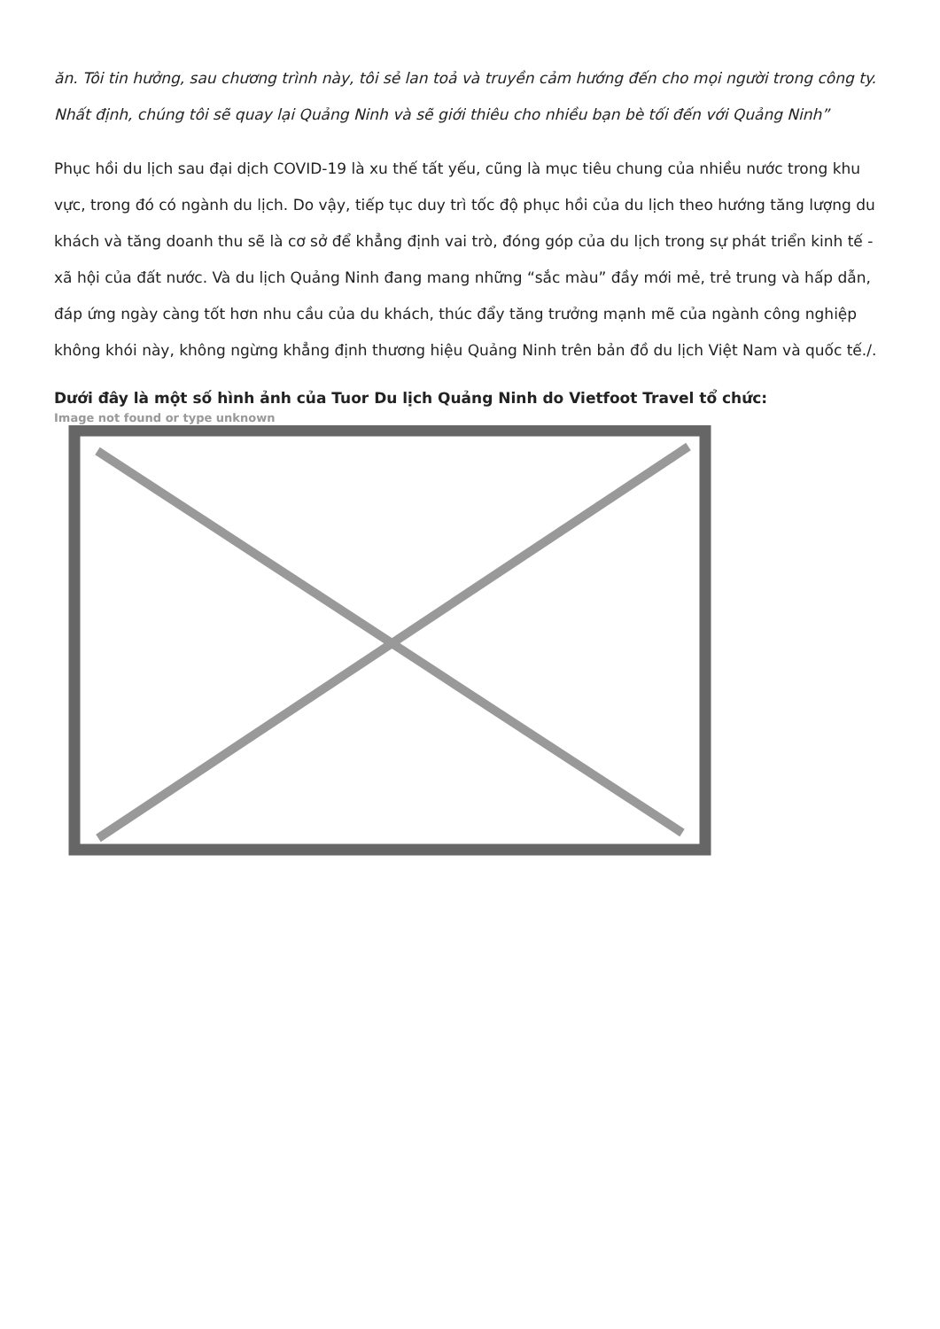ăn. Tôi tin hưởng, sau chương trình này, tôi sẻ lan toả và truyền cảm hướng đến cho mọi người trong công ty. Nhất định, chúng tôi sẽ quay lại Quảng Ninh và sẽ giới thiêu cho nhiều bạn bè tối đến với Quảng Ninh”
Phục hồi du lịch sau đại dịch COVID-19 là xu thế tất yếu, cũng là mục tiêu chung của nhiều nước trong khu vực, trong đó có ngành du lịch. Do vậy, tiếp tục duy trì tốc độ phục hồi của du lịch theo hướng tăng lượng du khách và tăng doanh thu sẽ là cơ sở để khẳng định vai trò, đóng góp của du lịch trong sự phát triển kinh tế - xã hội của đất nước. Và du lịch Quảng Ninh đang mang những “sắc màu” đầy mới mẻ, trẻ trung và hấp dẫn, đáp ứng ngày càng tốt hơn nhu cầu của du khách, thúc đẩy tăng trưởng mạnh mẽ của ngành công nghiệp không khói này, không ngừng khẳng định thương hiệu Quảng Ninh trên bản đồ du lịch Việt Nam và quốc tế./.
Dưới đây là một số hình ảnh của Tuor Du lịch Quảng Ninh do Vietfoot Travel tổ chức:
Image not found or type unknown